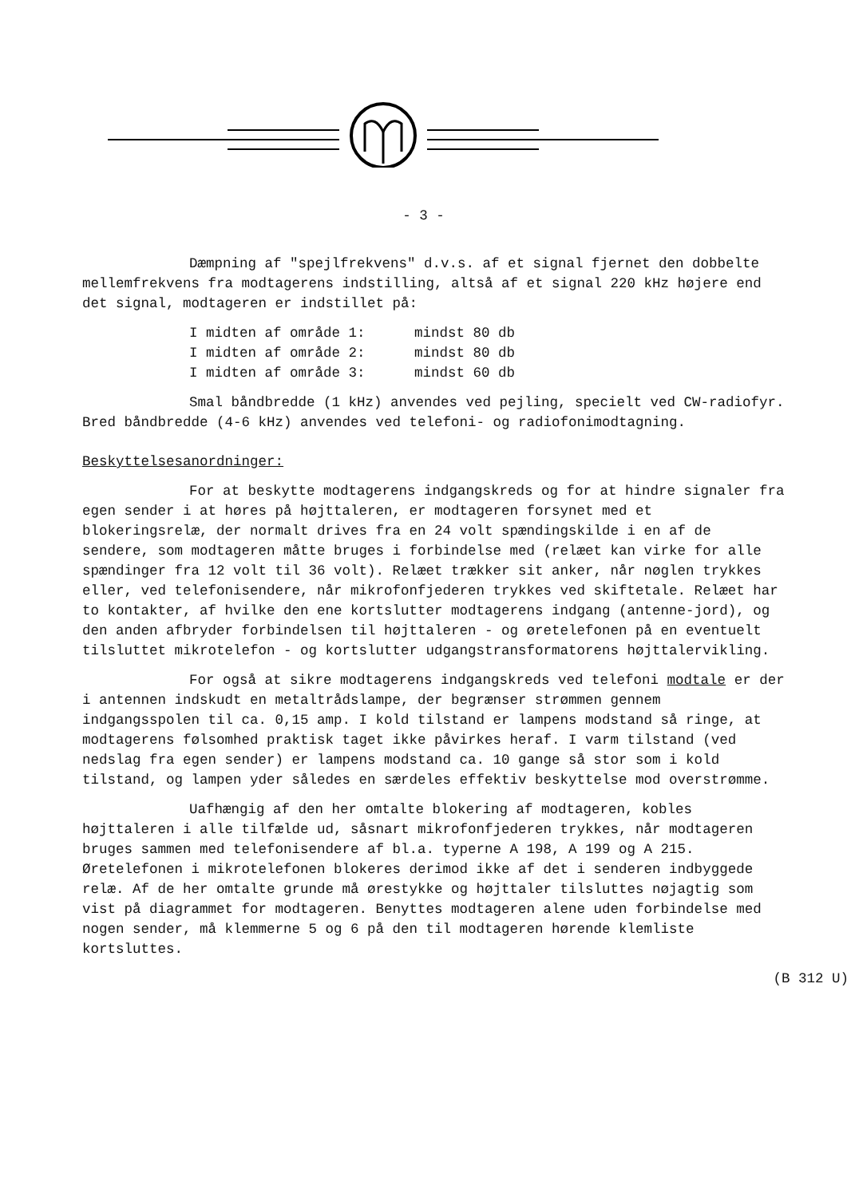- 3 -
Dæmpning af "spejlfrekvens" d.v.s. af et signal fjernet den dobbelte mellemfrekvens fra modtagerens indstilling, altså af et signal 220 kHz højere end det signal, modtageren er indstillet på:
I midten af område 1: mindst 80 db
I midten af område 2: mindst 80 db
I midten af område 3: mindst 60 db
Smal båndbredde (1 kHz) anvendes ved pejling, specielt ved CW-radiofyr. Bred båndbredde (4-6 kHz) anvendes ved telefoni- og radiofonimodtagning.
Beskyttelsesanordninger:
For at beskytte modtagerens indgangskreds og for at hindre signaler fra egen sender i at høres på højttaleren, er modtageren forsynet med et blokeringsrelæ, der normalt drives fra en 24 volt spændingskilde i en af de sendere, som modtageren måtte bruges i forbindelse med (relæet kan virke for alle spændinger fra 12 volt til 36 volt). Relæet trækker sit anker, når nøglen trykkes eller, ved telefonisendere, når mikrofonfjederen trykkes ved skiftetale. Relæet har to kontakter, af hvilke den ene kortslutter modtagerens indgang (antenne-jord), og den anden afbryder forbindelsen til højttaleren - og øretelefonen på en eventuelt tilsluttet mikrotelefon - og kortslutter udgangstransformatorens højttalervikling.
For også at sikre modtagerens indgangskreds ved telefoni modtale er der i antennen indskudt en metaltrådslampe, der begrænser strømmen gennem indgangsspolen til ca. 0,15 amp. I kold tilstand er lampens modstand så ringe, at modtagerens følsomhed praktisk taget ikke påvirkes heraf. I varm tilstand (ved nedslag fra egen sender) er lampens modstand ca. 10 gange så stor som i kold tilstand, og lampen yder således en særdeles effektiv beskyttelse mod overstrømme.
Uafhængig af den her omtalte blokering af modtageren, kobles højttaleren i alle tilfælde ud, såsnart mikrofonfjederen trykkes, når modtageren bruges sammen med telefonisendere af bl.a. typerne A 198, A 199 og A 215. Øretelefonen i mikrotelefonen blokeres derimod ikke af det i senderen indbyggede relæ. Af de her omtalte grunde må ørestykke og højttaler tilsluttes nøjagtig som vist på diagrammet for modtageren. Benyttes modtageren alene uden forbindelse med nogen sender, må klemmerne 5 og 6 på den til modtageren hørende klemliste kortsluttes.
(B 312 U)